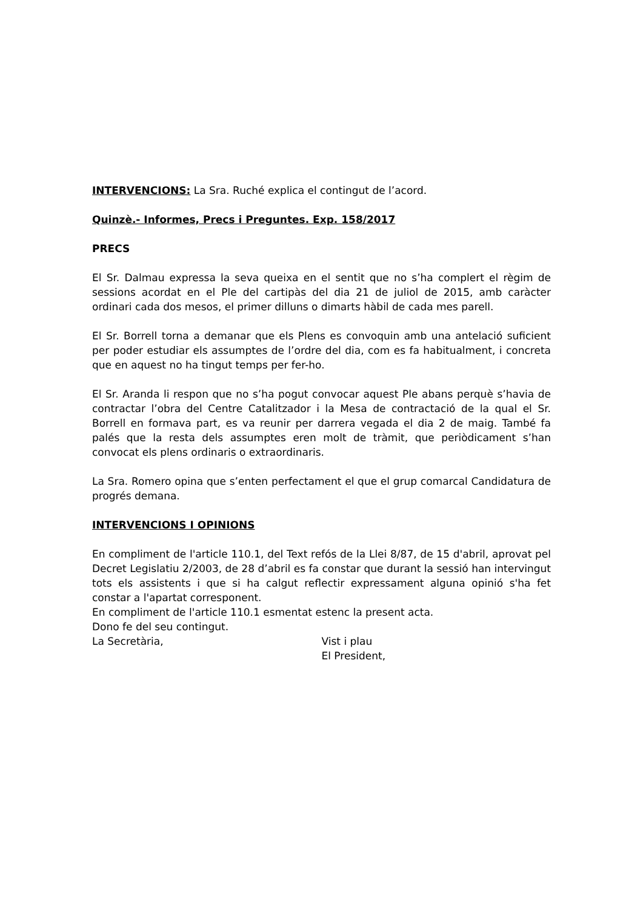INTERVENCIONS: La Sra. Ruché explica el contingut de l’acord.
Quinzè.- Informes, Precs i Preguntes. Exp. 158/2017
PRECS
El Sr. Dalmau expressa la seva queixa en el sentit que no s’ha complert el règim de sessions acordat en el Ple del cartipàs del dia 21 de juliol de 2015, amb caràcter ordinari cada dos mesos, el primer dilluns o dimarts hàbil de cada mes parell.
El Sr. Borrell torna a demanar que els Plens es convoquin amb una antelació suficient per poder estudiar els assumptes de l’ordre del dia, com es fa habitualment, i concreta que en aquest no ha tingut temps per fer-ho.
El Sr. Aranda li respon que no s’ha pogut convocar aquest Ple abans perquè s’havia de contractar l’obra del Centre Catalitzador i la Mesa de contractació de la qual el Sr. Borrell en formava part, es va reunir per darrera vegada el dia 2 de maig. També fa palés que la resta dels assumptes eren molt de tràmit, que periòdicament s’han convocat els plens ordinaris o extraordinaris.
La Sra. Romero opina que s’enten perfectament el que el grup comarcal Candidatura de progrés demana.
INTERVENCIONS I OPINIONS
En compliment de l'article 110.1, del Text refós de la Llei 8/87, de 15 d'abril, aprovat pel Decret Legislatiu 2/2003, de 28 d’abril es fa constar que durant la sessió han intervingut tots els assistents i que si ha calgut reflectir expressament alguna opinió s'ha fet constar a l'apartat corresponent.
En compliment de l'article 110.1 esmentat estenc la present acta.
Dono fe del seu contingut.
La Secretària, Vist i plau
El President,